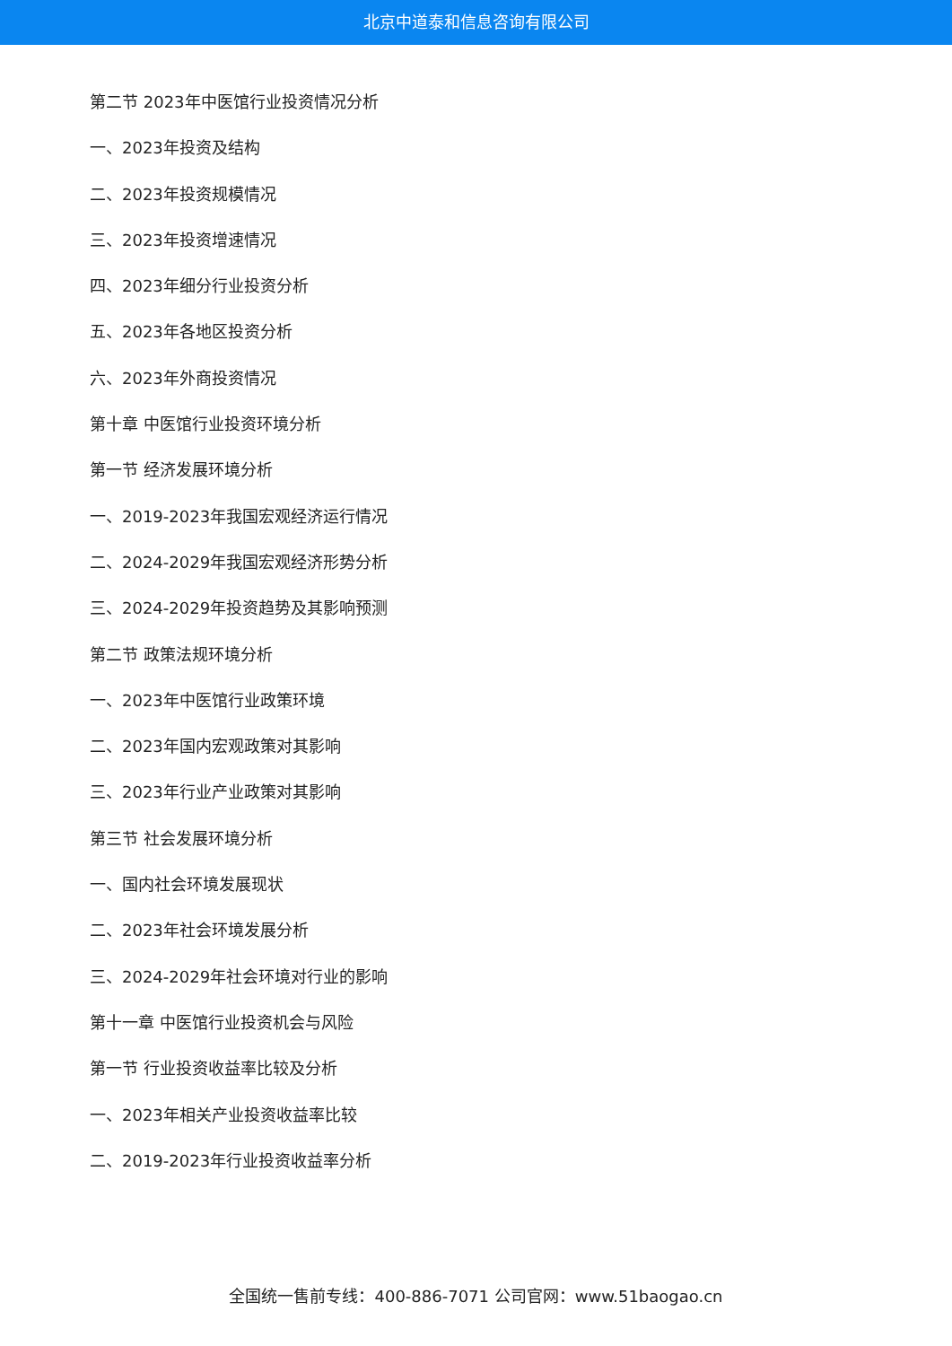北京中道泰和信息咨询有限公司
第二节 2023年中医馆行业投资情况分析
一、2023年投资及结构
二、2023年投资规模情况
三、2023年投资增速情况
四、2023年细分行业投资分析
五、2023年各地区投资分析
六、2023年外商投资情况
第十章 中医馆行业投资环境分析
第一节 经济发展环境分析
一、2019-2023年我国宏观经济运行情况
二、2024-2029年我国宏观经济形势分析
三、2024-2029年投资趋势及其影响预测
第二节 政策法规环境分析
一、2023年中医馆行业政策环境
二、2023年国内宏观政策对其影响
三、2023年行业产业政策对其影响
第三节 社会发展环境分析
一、国内社会环境发展现状
二、2023年社会环境发展分析
三、2024-2029年社会环境对行业的影响
第十一章 中医馆行业投资机会与风险
第一节 行业投资收益率比较及分析
一、2023年相关产业投资收益率比较
二、2019-2023年行业投资收益率分析
全国统一售前专线：400-886-7071 公司官网：www.51baogao.cn